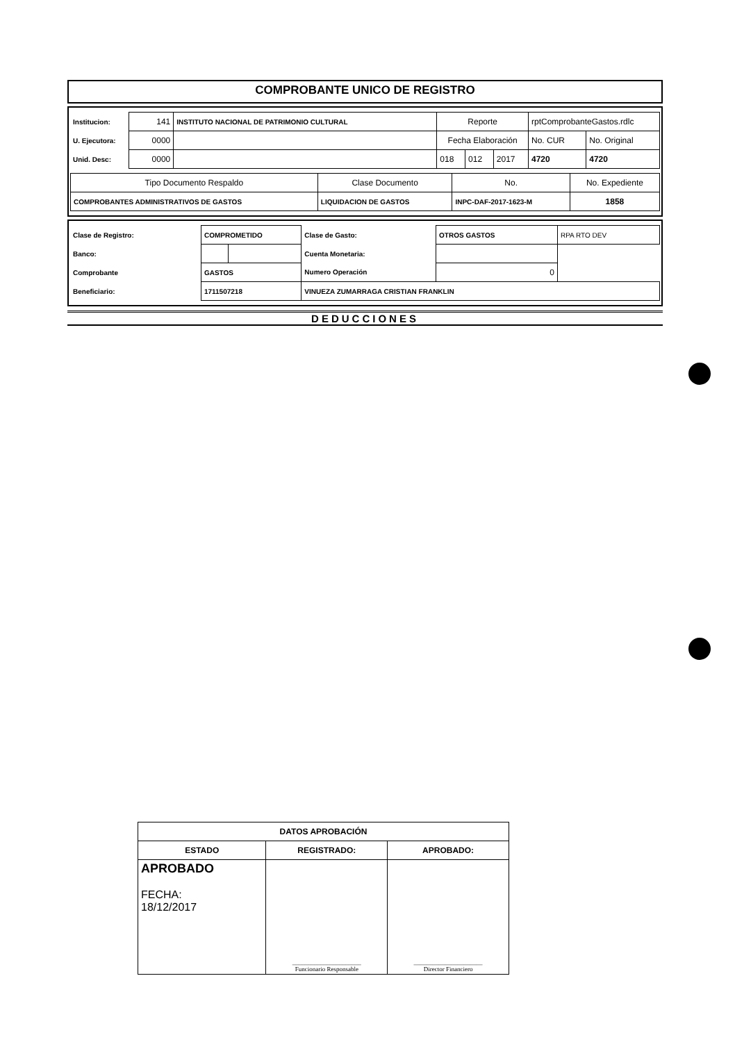COMPROBANTE UNICO DE REGISTRO
| Institucion: | 141 | INSTITUTO NACIONAL DE PATRIMONIO CULTURAL | Reporte | | | rptComprobanteGastos.rdlc | |
| U. Ejecutora: | 0000 | | Fecha Elaboración | | | No. CUR | No. Original |
| Unid. Desc: | 0000 | | 018 | 012 | 2017 | 4720 | 4720 |
| Tipo Documento Respaldo | Clase Documento | No. | No. Expediente |
| --- | --- | --- | --- |
| COMPROBANTES ADMINISTRATIVOS DE GASTOS | LIQUIDACION DE GASTOS | INPC-DAF-2017-1623-M | 1858 |
| Clase de Registro: | COMPROMETIDO | | Clase de Gasto: | OTROS GASTOS | RPA RTO DEV |
| Banco: | | | Cuenta Monetaria: | | |
| Comprobante | GASTOS | | Numero Operación | 0 | |
| Beneficiario: | 1711507218 | | VINUEZA ZUMARRAGA CRISTIAN FRANKLIN | | |
DEDUCCIONES
| DATOS APROBACIÓN | | |
| --- | --- | --- |
| ESTADO | REGISTRADO: | APROBADO: |
| APROBADO FECHA: 18/12/2017 | ______________________ Funcionario Responsable | ______________________ Director Financiero |